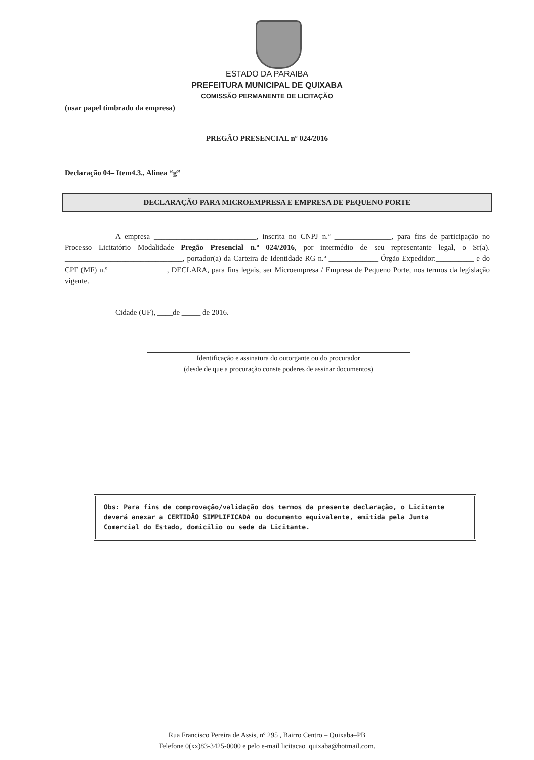ESTADO DA PARAIBA
PREFEITURA MUNICIPAL DE QUIXABA
COMISSÃO PERMANENTE DE LICITAÇÃO
(usar papel timbrado da empresa)
PREGÃO PRESENCIAL nº 024/2016
Declaração 04– Item4.3., Alinea “g”
DECLARAÇÃO PARA MICROEMPRESA E EMPRESA DE PEQUENO PORTE
A empresa ___________________________, inscrita no CNPJ n.º _______________, para fins de participação no Processo Licitatório Modalidade Pregão Presencial n.º 024/2016, por intermédio de seu representante legal, o Sr(a). _______________________________, portador(a) da Carteira de Identidade RG n.º _____________ Órgão Expedidor:__________ e do CPF (MF) n.º _______________, DECLARA, para fins legais, ser Microempresa / Empresa de Pequeno Porte, nos termos da legislação vigente.
Cidade (UF), ____de _____ de 2016.
Identificação e assinatura do outorgante ou do procurador
(desde de que a procuração conste poderes de assinar documentos)
Obs: Para fins de comprovação/validação dos termos da presente declaração, o Licitante deverá anexar a CERTIDÃO SIMPLIFICADA ou documento equivalente, emitida pela Junta Comercial do Estado, domicilio ou sede da Licitante.
Rua Francisco Pereira de Assis, nº 295 , Bairro Centro – Quixaba–PB
Telefone 0(xx)83-3425-0000 e pelo e-mail licitacao_quixaba@hotmail.com.